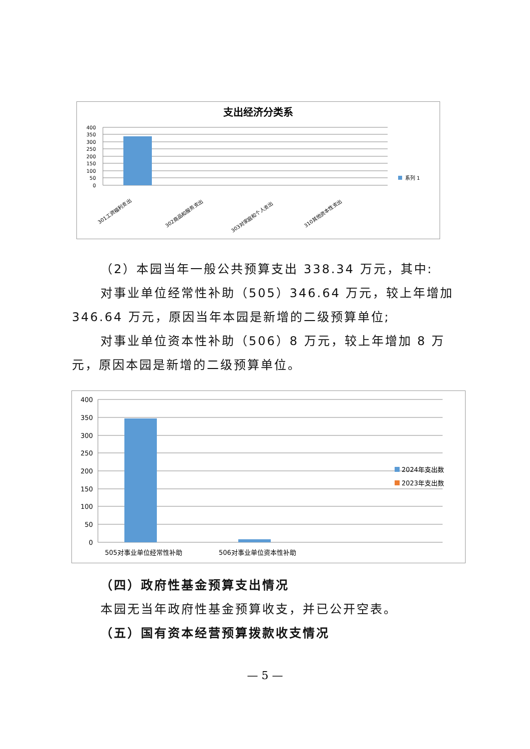支出经济分类系
400
350
300
250
200
150
100
50
0
系列 1
301工资福利支出
302商品和服务支出
303对家庭和个人支出
310其他资本性支出
（2）本园当年一般公共预算支出 338.34 万元，其中:
对事业单位经常性补助（505）346.64 万元，较上年增加 346.64 万元，原因当年本园是新增的二级预算单位;
对事业单位资本性补助（506）8 万元，较上年增加 8 万元，原因本园是新增的二级预算单位。
400
350
300
250
200
150
100
50
0
2024年支出数
2023年支出数
505对事业单位经常性补助
506对事业单位资本性补助
（四）政府性基金预算支出情况
本园无当年政府性基金预算收支，并已公开空表。
（五）国有资本经营预算拨款收支情况
— 5 —